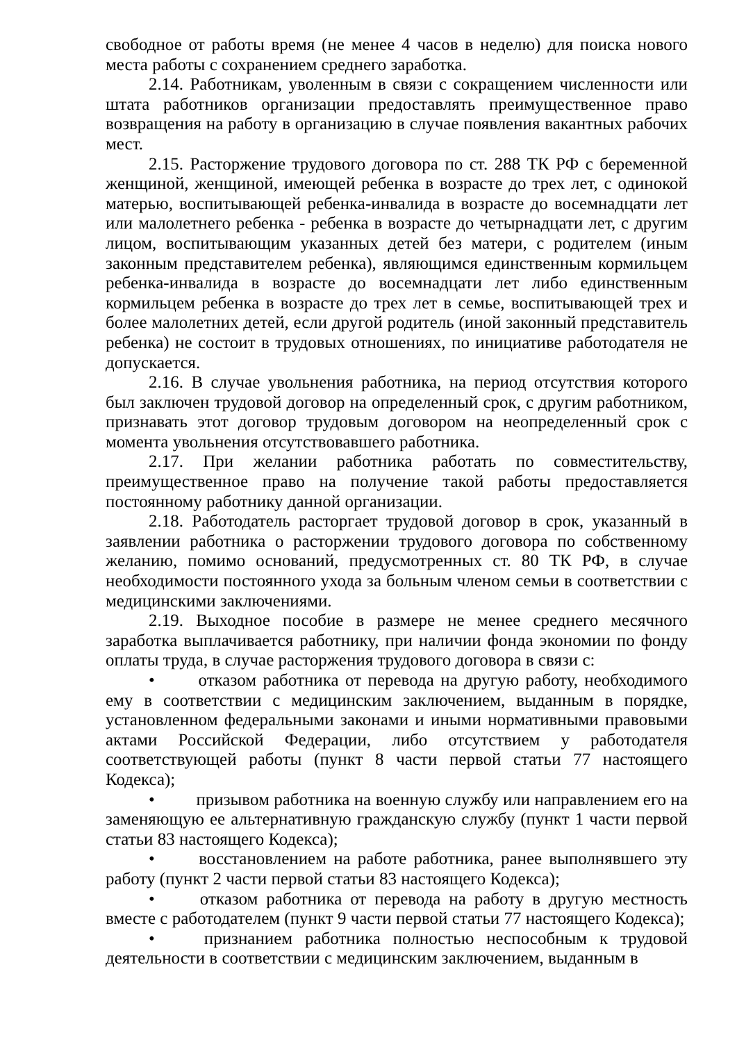свободное от работы время (не менее 4 часов в неделю) для поиска нового места работы с сохранением среднего заработка.
2.14. Работникам, уволенным в связи с сокращением численности или штата работников организации предоставлять преимущественное право возвращения на работу в организацию в случае появления вакантных рабочих мест.
2.15. Расторжение трудового договора по ст. 288 ТК РФ с беременной женщиной, женщиной, имеющей ребенка в возрасте до трех лет, с одинокой матерью, воспитывающей ребенка-инвалида в возрасте до восемнадцати лет или малолетнего ребенка - ребенка в возрасте до четырнадцати лет, с другим лицом, воспитывающим указанных детей без матери, с родителем (иным законным представителем ребенка), являющимся единственным кормильцем ребенка-инвалида в возрасте до восемнадцати лет либо единственным кормильцем ребенка в возрасте до трех лет в семье, воспитывающей трех и более малолетних детей, если другой родитель (иной законный представитель ребенка) не состоит в трудовых отношениях, по инициативе работодателя не допускается.
2.16. В случае увольнения работника, на период отсутствия которого был заключен трудовой договор на определенный срок, с другим работником, признавать этот договор трудовым договором на неопределенный срок с момента увольнения отсутствовавшего работника.
2.17. При желании работника работать по совместительству, преимущественное право на получение такой работы предоставляется постоянному работнику данной организации.
2.18. Работодатель расторгает трудовой договор в срок, указанный в заявлении работника о расторжении трудового договора по собственному желанию, помимо оснований, предусмотренных ст. 80 ТК РФ, в случае необходимости постоянного ухода за больным членом семьи в соответствии с медицинскими заключениями.
2.19. Выходное пособие в размере не менее среднего месячного заработка выплачивается работнику, при наличии фонда экономии по фонду оплаты труда, в случае расторжения трудового договора в связи с:
• отказом работника от перевода на другую работу, необходимого ему в соответствии с медицинским заключением, выданным в порядке, установленном федеральными законами и иными нормативными правовыми актами Российской Федерации, либо отсутствием у работодателя соответствующей работы (пункт 8 части первой статьи 77 настоящего Кодекса);
• призывом работника на военную службу или направлением его на заменяющую ее альтернативную гражданскую службу (пункт 1 части первой статьи 83 настоящего Кодекса);
• восстановлением на работе работника, ранее выполнявшего эту работу (пункт 2 части первой статьи 83 настоящего Кодекса);
• отказом работника от перевода на работу в другую местность вместе с работодателем (пункт 9 части первой статьи 77 настоящего Кодекса);
• признанием работника полностью неспособным к трудовой деятельности в соответствии с медицинским заключением, выданным в